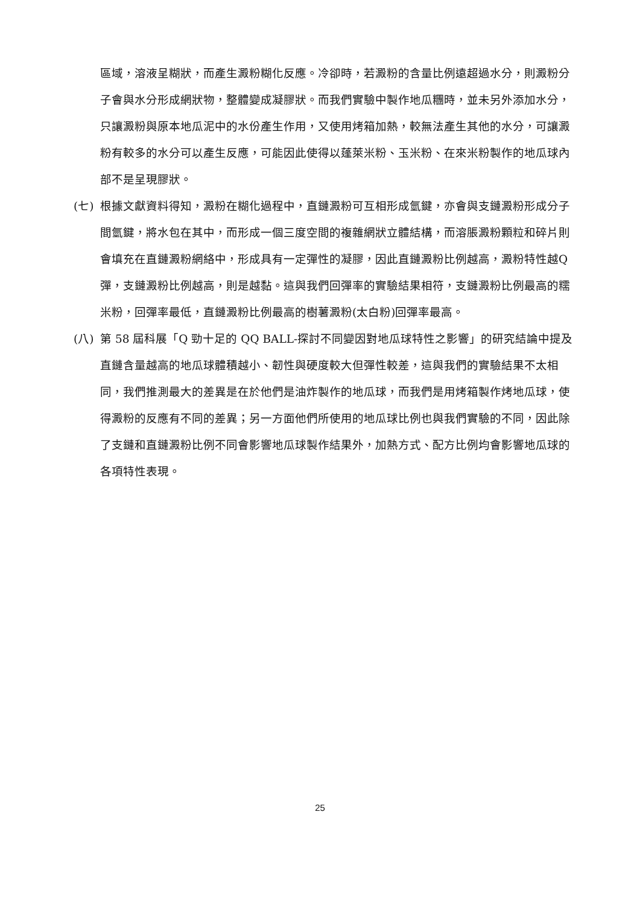區域，溶液呈糊狀，而產生澱粉糊化反應。冷卻時，若澱粉的含量比例遠超過水分，則澱粉分子會與水分形成網狀物，整體變成凝膠狀。而我們實驗中製作地瓜糰時，並未另外添加水分，只讓澱粉與原本地瓜泥中的水份產生作用，又使用烤箱加熱，較無法產生其他的水分，可讓澱粉有較多的水分可以產生反應，可能因此使得以蓬萊米粉、玉米粉、在來米粉製作的地瓜球內部不是呈現膠狀。
(七) 根據文獻資料得知，澱粉在糊化過程中，直鏈澱粉可互相形成氫鍵，亦會與支鏈澱粉形成分子間氫鍵，將水包在其中，而形成一個三度空間的複雜網狀立體結構，而溶脹澱粉顆粒和碎片則會填充在直鏈澱粉網絡中，形成具有一定彈性的凝膠，因此直鏈澱粉比例越高，澱粉特性越Q彈，支鏈澱粉比例越高，則是越黏。這與我們回彈率的實驗結果相符，支鏈澱粉比例最高的糯米粉，回彈率最低，直鏈澱粉比例最高的樹薯澱粉(太白粉)回彈率最高。
(八) 第 58 屆科展「Q 勁十足的 QQ BALL-探討不同變因對地瓜球特性之影響」的研究結論中提及直鏈含量越高的地瓜球體積越小、韌性與硬度較大但彈性較差，這與我們的實驗結果不太相同，我們推測最大的差異是在於他們是油炸製作的地瓜球，而我們是用烤箱製作烤地瓜球，使得澱粉的反應有不同的差異；另一方面他們所使用的地瓜球比例也與我們實驗的不同，因此除了支鏈和直鏈澱粉比例不同會影響地瓜球製作結果外，加熱方式、配方比例均會影響地瓜球的各項特性表現。
25